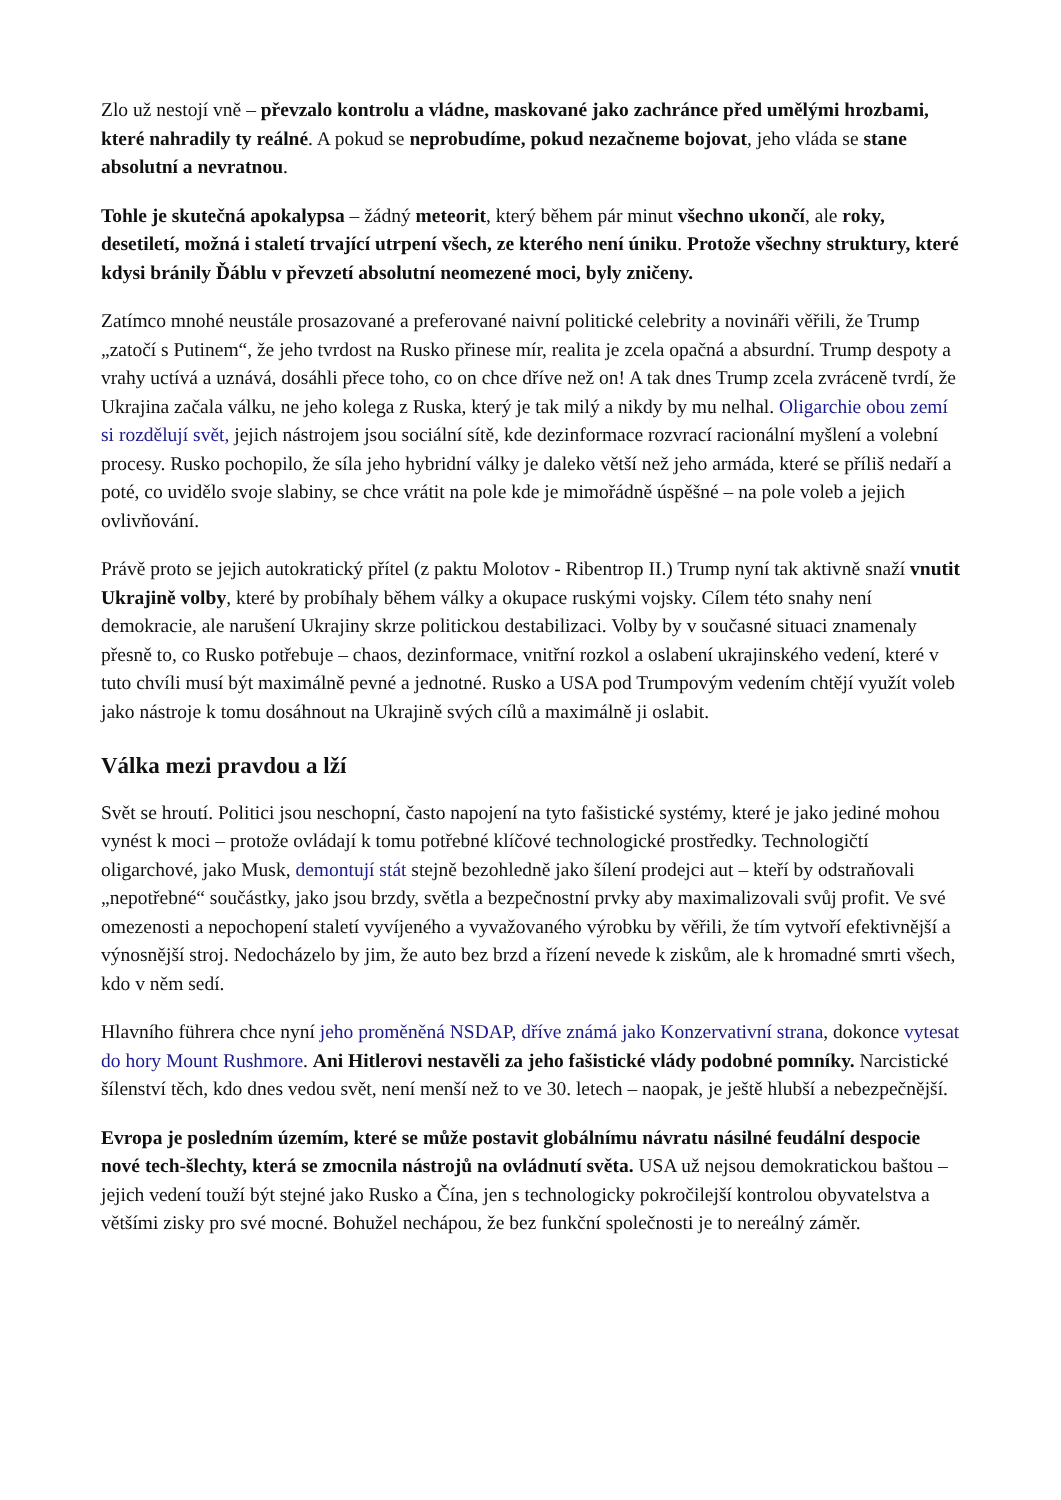Zlo už nestojí vně – převzalo kontrolu a vládne, maskované jako zachránce před umělými hrozbami, které nahradily ty reálné. A pokud se neprobudíme, pokud nezačneme bojovat, jeho vláda se stane absolutní a nevratnou.
Tohle je skutečná apokalypsa – žádný meteorit, který během pár minut všechno ukončí, ale roky, desetiletí, možná i staletí trvající utrpení všech, ze kterého není úniku. Protože všechny struktury, které kdysi bránily Ďáblu v převzetí absolutní neomezené moci, byly zničeny.
Zatímco mnohé neustále prosazované a preferované naivní politické celebrity a novináři věřili, že Trump „zatočí s Putinem“, že jeho tvrdost na Rusko přinese mír, realita je zcela opačná a absurdní. Trump despoty a vrahy uctívá a uznává, dosáhli přece toho, co on chce dříve než on! A tak dnes Trump zcela zvráceně tvrdí, že Ukrajina začala válku, ne jeho kolega z Ruska, který je tak milý a nikdy by mu nelhal. Oligarchie obou zemí si rozdělují svět, jejich nástrojem jsou sociální sítě, kde dezinformace rozvrací racionální myšlení a volební procesy. Rusko pochopilo, že síla jeho hybridní války je daleko větší než jeho armáda, které se příliš nedaří a poté, co uvidělo svoje slabiny, se chce vrátit na pole kde je mimořádně úspěšné – na pole voleb a jejich ovlivňování.
Právě proto se jejich autokratický přítel (z paktu Molotov - Ribentrop II.) Trump nyní tak aktivně snaží vnutit Ukrajině volby, které by probíhaly během války a okupace ruskými vojsky. Cílem této snahy není demokracie, ale narušení Ukrajiny skrze politickou destabilizaci. Volby by v současné situaci znamenaly přesně to, co Rusko potřebuje – chaos, dezinformace, vnitřní rozkol a oslabení ukrajinského vedení, které v tuto chvíli musí být maximálně pevné a jednotné. Rusko a USA pod Trumpovým vedením chtějí využít voleb jako nástroje k tomu dosáhnout na Ukrajině svých cílů a maximálně ji oslabit.
Válka mezi pravdou a lží
Svět se hroutí. Politici jsou neschopní, často napojení na tyto fašistické systémy, které je jako jediné mohou vynést k moci – protože ovládají k tomu potřebné klíčové technologické prostředky. Technologičtí oligarchové, jako Musk, demontují stát stejně bezohledně jako šílení prodejci aut – kteří by odstraňovali „nepotřebné“ součástky, jako jsou brzdy, světla a bezpečnostní prvky aby maximalizovali svůj profit. Ve své omezenosti a nepochopení staletí vyvíjeného a vyvažovaného výrobku by věřili, že tím vytvoří efektivnější a výnosnější stroj. Nedocházelo by jim, že auto bez brzd a řízení nevede k ziskům, ale k hromadné smrti všech, kdo v něm sedí.
Hlavního führera chce nyní jeho proměněná NSDAP, dříve známá jako Konzervativní strana, dokonce vytesat do hory Mount Rushmore. Ani Hitlerovi nestavěli za jeho fašistické vlády podobné pomníky. Narcistické šílenství těch, kdo dnes vedou svět, není menší než to ve 30. letech – naopak, je ještě hlubší a nebezpečnější.
Evropa je posledním územím, které se může postavit globálnímu návratu násilné feudální despocie nové tech-šlechty, která se zmocnila nástrojů na ovládnutí světa. USA už nejsou demokratickou baštou – jejich vedení touží být stejné jako Rusko a Čína, jen s technologicky pokročilejší kontrolou obyvatelstva a většími zisky pro své mocné. Bohužel nechápou, že bez funkční společnosti je to nereálný záměr.